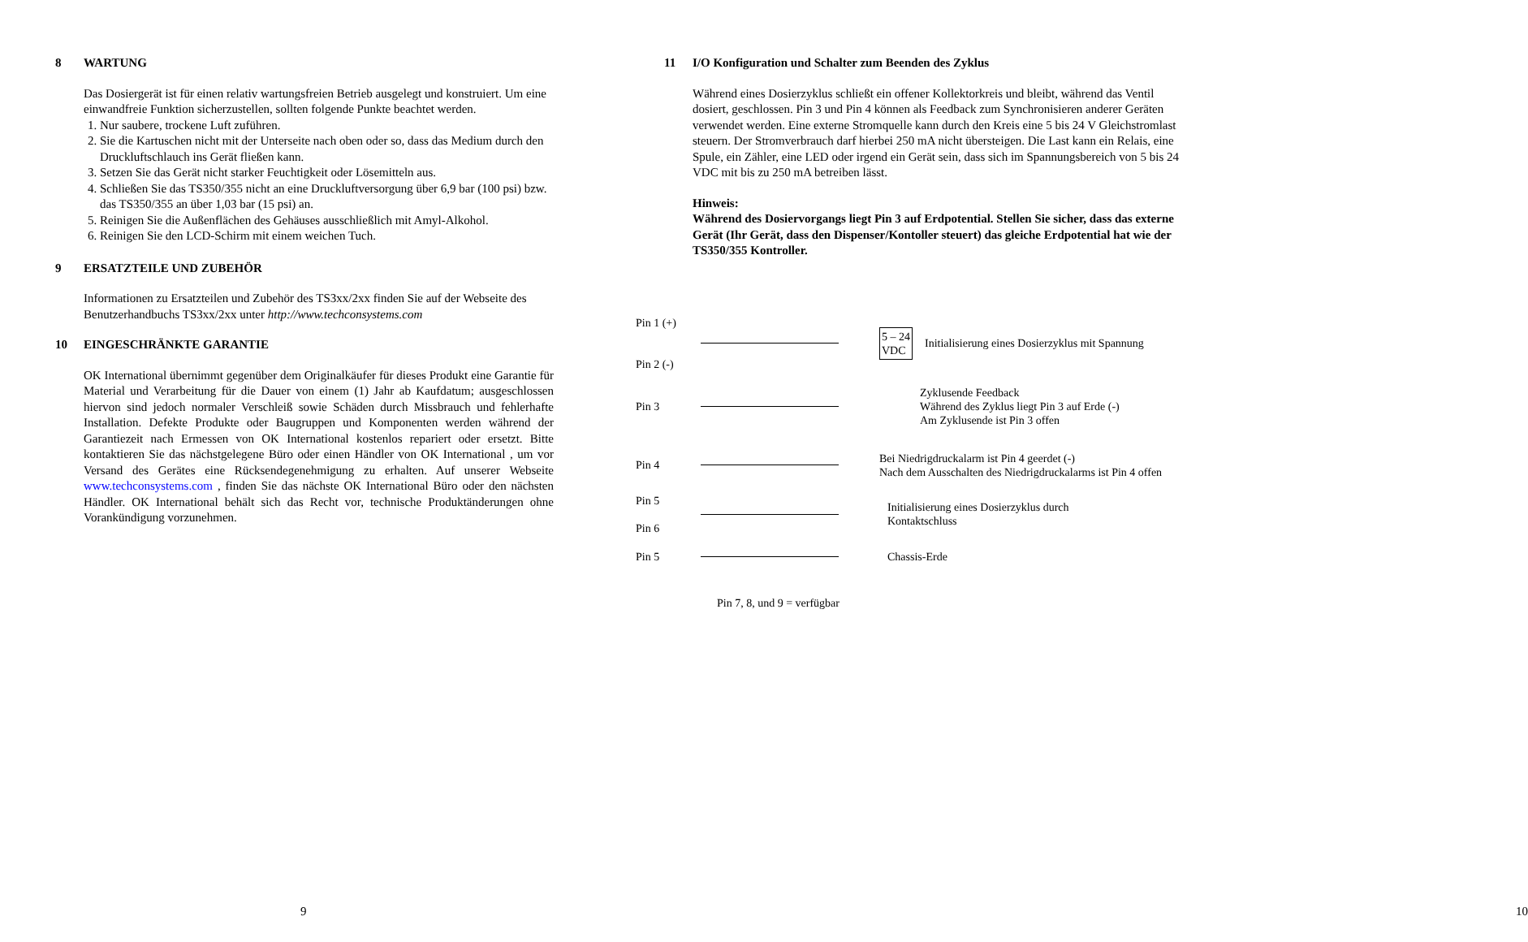8 WARTUNG
Das Dosiergerät ist für einen relativ wartungsfreien Betrieb ausgelegt und konstruiert. Um eine einwandfreie Funktion sicherzustellen, sollten folgende Punkte beachtet werden.
1. Nur saubere, trockene Luft zuführen.
2. Sie die Kartuschen nicht mit der Unterseite nach oben oder so, dass das Medium durch den Druckluftschlauch ins Gerät fließen kann.
3. Setzen Sie das Gerät nicht starker Feuchtigkeit oder Lösemitteln aus.
4. Schließen Sie das TS350/355 nicht an eine Druckluftversorgung über 6,9 bar (100 psi) bzw. das TS350/355 an über 1,03 bar (15 psi) an.
5. Reinigen Sie die Außenflächen des Gehäuses ausschließlich mit Amyl-Alkohol.
6. Reinigen Sie den LCD-Schirm mit einem weichen Tuch.
9 ERSATZTEILE UND ZUBEHÖR
Informationen zu Ersatzteilen und Zubehör des TS3xx/2xx finden Sie auf der Webseite des Benutzerhandbuchs TS3xx/2xx unter http://www.techconsystems.com
10 EINGESCHRÄNKTE GARANTIE
OK International übernimmt gegenüber dem Originalkäufer für dieses Produkt eine Garantie für Material und Verarbeitung für die Dauer von einem (1) Jahr ab Kaufdatum; ausgeschlossen hiervon sind jedoch normaler Verschleiß sowie Schäden durch Missbrauch und fehlerhafte Installation. Defekte Produkte oder Baugruppen und Komponenten werden während der Garantiezeit nach Ermessen von OK International kostenlos repariert oder ersetzt. Bitte kontaktieren Sie das nächstgelegene Büro oder einen Händler von OK International , um vor Versand des Gerätes eine Rücksendegenehmigung zu erhalten. Auf unserer Webseite www.techconsystems.com , finden Sie das nächste OK International Büro oder den nächsten Händler. OK International behält sich das Recht vor, technische Produktänderungen ohne Vorankündigung vorzunehmen.
9
11 I/O Konfiguration und Schalter zum Beenden des Zyklus
Während eines Dosierzyklus schließt ein offener Kollektorkreis und bleibt, während das Ventil dosiert, geschlossen. Pin 3 und Pin 4 können als Feedback zum Synchronisieren anderer Geräten verwendet werden. Eine externe Stromquelle kann durch den Kreis eine 5 bis 24 V Gleichstromlast steuern. Der Stromverbrauch darf hierbei 250 mA nicht übersteigen. Die Last kann ein Relais, eine Spule, ein Zähler, eine LED oder irgend ein Gerät sein, dass sich im Spannungsbereich von 5 bis 24 VDC mit bis zu 250 mA betreiben lässt.
Hinweis:
Während des Dosiervorgangs liegt Pin 3 auf Erdpotential. Stellen Sie sicher, dass das externe Gerät (Ihr Gerät, dass den Dispenser/Kontoller steuert) das gleiche Erdpotential hat wie der TS350/355 Kontroller.
Pin 1 (+)
Pin 2 (-)
5 – 24
VDC
Initialisierung eines Dosierzyklus mit Spannung
Pin 3
Zyklusende Feedback
Während des Zyklus liegt Pin 3 auf Erde (-)
Am Zyklusende ist Pin 3 offen
Pin 4
Bei Niedrigdruckalarm ist Pin 4 geerdet (-)
Nach dem Ausschalten des Niedrigdruckalarms ist Pin 4 offen
Pin 5
Pin 6
Initialisierung eines Dosierzyklus durch
Kontaktschluss
Pin 5 Chassis-Erde
Pin 7, 8, und 9 = verfügbar
10